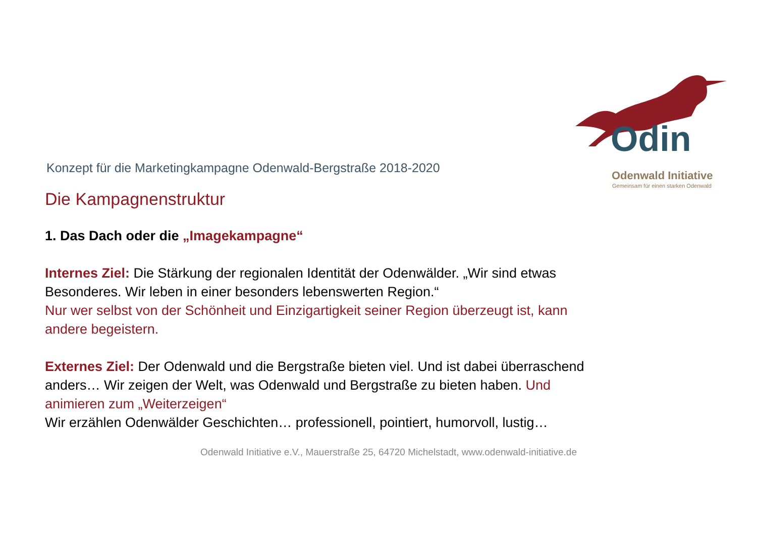Odin
Odenwald Initiative
Gemeinsam für einen starken Odenwald
Konzept für die Marketingkampagne Odenwald-Bergstraße 2018-2020
Die Kampagnenstruktur
1. Das Dach oder die „Imagekampagne“
Internes Ziel: Die Stärkung der regionalen Identität der Odenwälder. „Wir sind etwas Besonderes. Wir leben in einer besonders lebenswerten Region.“
Nur wer selbst von der Schönheit und Einzigartigkeit seiner Region überzeugt ist, kann andere begeistern.
Externes Ziel: Der Odenwald und die Bergstraße bieten viel. Und ist dabei überraschend anders… Wir zeigen der Welt, was Odenwald und Bergstraße zu bieten haben. Und animieren zum „Weiterzeigen“
Wir erzählen Odenwälder Geschichten… professionell, pointiert, humorvoll, lustig…
Odenwald Initiative e.V., Mauerstraße 25, 64720 Michelstadt, www.odenwald-initiative.de